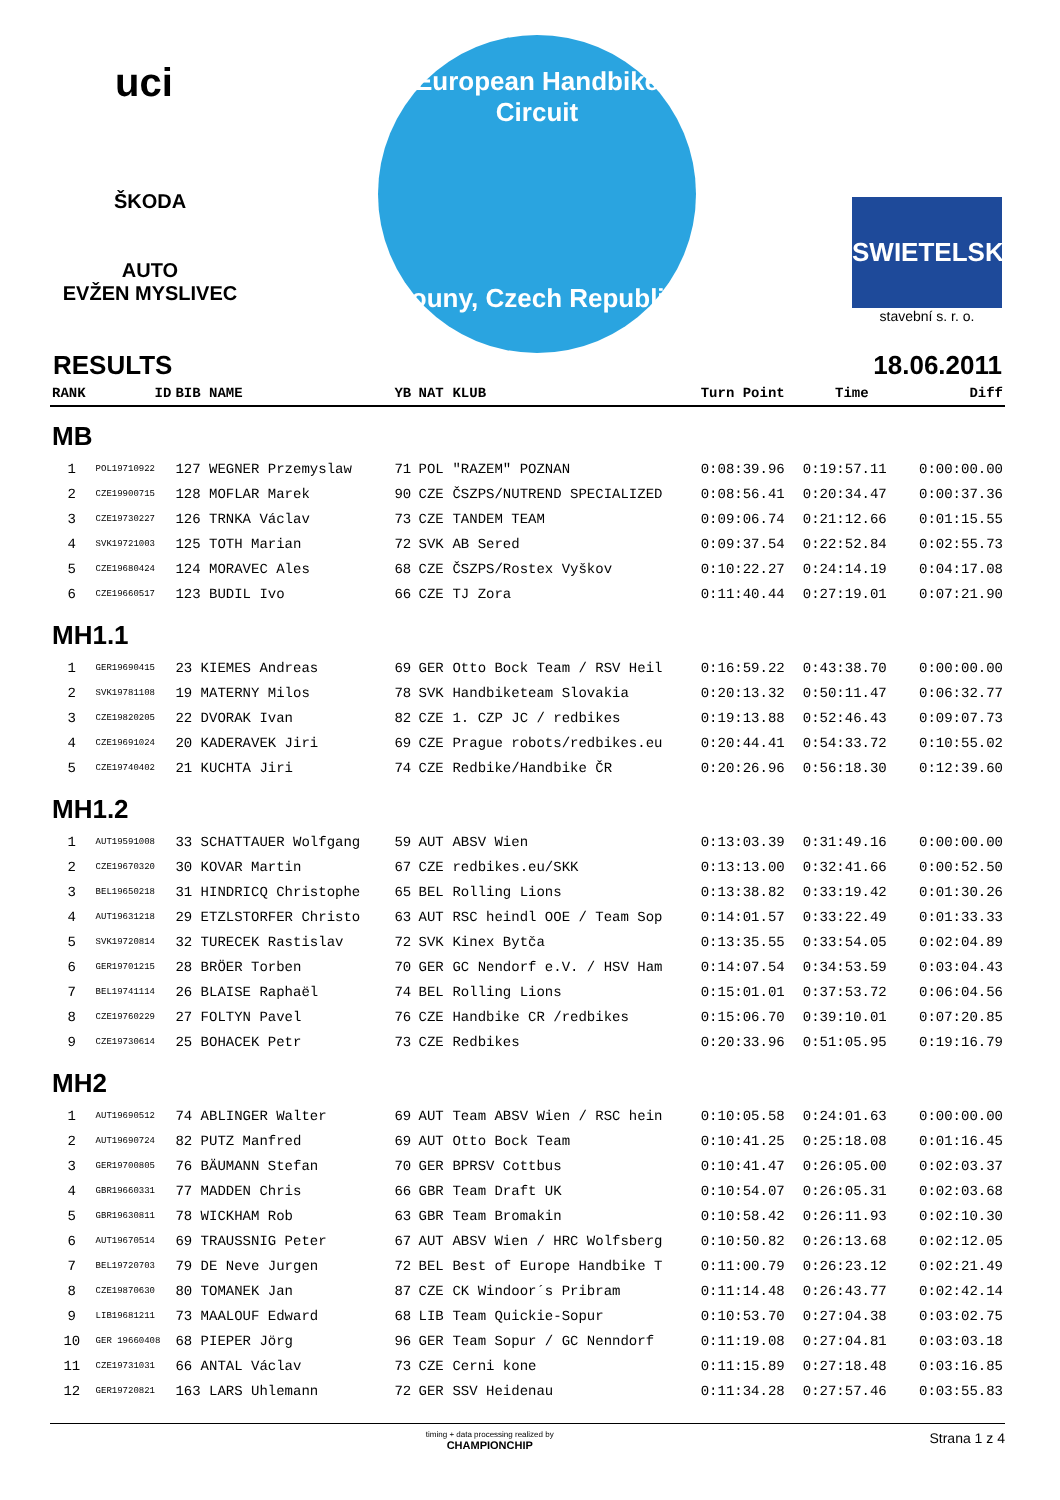uci
ŠKODA
AUTO
EVŽEN MYSLIVEC
European Handbike Circuit
Louny, Czech Republic
SWIETELSKY
stavební s. r. o.
RESULTS 18.06.2011
| RANK | ID | BIB NAME | YB | NAT | KLUB | Turn Point | Time | Diff |
| --- | --- | --- | --- | --- | --- | --- | --- | --- |
| MB | | | | | | | | |
| 1 | POL19710922 | 127 WEGNER Przemyslaw | 71 | POL | "RAZEM" POZNAN | 0:08:39.96 | 0:19:57.11 | 0:00:00.00 |
| 2 | CZE19900715 | 128 MOFLAR Marek | 90 | CZE | ČSZPS/NUTREND SPECIALIZED | 0:08:56.41 | 0:20:34.47 | 0:00:37.36 |
| 3 | CZE19730227 | 126 TRNKA Václav | 73 | CZE | TANDEM TEAM | 0:09:06.74 | 0:21:12.66 | 0:01:15.55 |
| 4 | SVK19721003 | 125 TOTH Marian | 72 | SVK | AB Sered | 0:09:37.54 | 0:22:52.84 | 0:02:55.73 |
| 5 | CZE19680424 | 124 MORAVEC Ales | 68 | CZE | ČSZPS/Rostex Vyškov | 0:10:22.27 | 0:24:14.19 | 0:04:17.08 |
| 6 | CZE19660517 | 123 BUDIL Ivo | 66 | CZE | TJ Zora | 0:11:40.44 | 0:27:19.01 | 0:07:21.90 |
| MH1.1 | | | | | | | | |
| 1 | GER19690415 | 23 KIEMES Andreas | 69 | GER | Otto Bock Team / RSV Heil | 0:16:59.22 | 0:43:38.70 | 0:00:00.00 |
| 2 | SVK19781108 | 19 MATERNY Milos | 78 | SVK | Handbiketeam Slovakia | 0:20:13.32 | 0:50:11.47 | 0:06:32.77 |
| 3 | CZE19820205 | 22 DVORAK Ivan | 82 | CZE | 1. CZP JC / redbikes | 0:19:13.88 | 0:52:46.43 | 0:09:07.73 |
| 4 | CZE19691024 | 20 KADERAVEK Jiri | 69 | CZE | Prague robots/redbikes.eu | 0:20:44.41 | 0:54:33.72 | 0:10:55.02 |
| 5 | CZE19740402 | 21 KUCHTA Jiri | 74 | CZE | Redbike/Handbike ČR | 0:20:26.96 | 0:56:18.30 | 0:12:39.60 |
| MH1.2 | | | | | | | | |
| 1 | AUT19591008 | 33 SCHATTAUER Wolfgang | 59 | AUT | ABSV Wien | 0:13:03.39 | 0:31:49.16 | 0:00:00.00 |
| 2 | CZE19670320 | 30 KOVAR Martin | 67 | CZE | redbikes.eu/SKK | 0:13:13.00 | 0:32:41.66 | 0:00:52.50 |
| 3 | BEL19650218 | 31 HINDRICQ Christophe | 65 | BEL | Rolling Lions | 0:13:38.82 | 0:33:19.42 | 0:01:30.26 |
| 4 | AUT19631218 | 29 ETZLSTORFER Christo | 63 | AUT | RSC heindl OOE / Team Sop | 0:14:01.57 | 0:33:22.49 | 0:01:33.33 |
| 5 | SVK19720814 | 32 TURECEK Rastislav | 72 | SVK | Kinex Bytča | 0:13:35.55 | 0:33:54.05 | 0:02:04.89 |
| 6 | GER19701215 | 28 BRÖER Torben | 70 | GER | GC Nendorf e.V. / HSV Ham | 0:14:07.54 | 0:34:53.59 | 0:03:04.43 |
| 7 | BEL19741114 | 26 BLAISE Raphaël | 74 | BEL | Rolling Lions | 0:15:01.01 | 0:37:53.72 | 0:06:04.56 |
| 8 | CZE19760229 | 27 FOLTYN Pavel | 76 | CZE | Handbike CR /redbikes | 0:15:06.70 | 0:39:10.01 | 0:07:20.85 |
| 9 | CZE19730614 | 25 BOHACEK Petr | 73 | CZE | Redbikes | 0:20:33.96 | 0:51:05.95 | 0:19:16.79 |
| MH2 | | | | | | | | |
| 1 | AUT19690512 | 74 ABLINGER Walter | 69 | AUT | Team ABSV Wien / RSC hein | 0:10:05.58 | 0:24:01.63 | 0:00:00.00 |
| 2 | AUT19690724 | 82 PUTZ Manfred | 69 | AUT | Otto Bock Team | 0:10:41.25 | 0:25:18.08 | 0:01:16.45 |
| 3 | GER19700805 | 76 BÄUMANN Stefan | 70 | GER | BPRSV Cottbus | 0:10:41.47 | 0:26:05.00 | 0:02:03.37 |
| 4 | GBR19660331 | 77 MADDEN Chris | 66 | GBR | Team Draft UK | 0:10:54.07 | 0:26:05.31 | 0:02:03.68 |
| 5 | GBR19630811 | 78 WICKHAM Rob | 63 | GBR | Team Bromakin | 0:10:58.42 | 0:26:11.93 | 0:02:10.30 |
| 6 | AUT19670514 | 69 TRAUSSNIG Peter | 67 | AUT | ABSV Wien / HRC Wolfsberg | 0:10:50.82 | 0:26:13.68 | 0:02:12.05 |
| 7 | BEL19720703 | 79 DE Neve Jurgen | 72 | BEL | Best of Europe Handbike T | 0:11:00.79 | 0:26:23.12 | 0:02:21.49 |
| 8 | CZE19870630 | 80 TOMANEK Jan | 87 | CZE | CK Windoor´s Pribram | 0:11:14.48 | 0:26:43.77 | 0:02:42.14 |
| 9 | LIB19681211 | 73 MAALOUF Edward | 68 | LIB | Team Quickie-Sopur | 0:10:53.70 | 0:27:04.38 | 0:03:02.75 |
| 10 | GER 19660408 | 68 PIEPER Jörg | 96 | GER | Team Sopur / GC Nenndorf | 0:11:19.08 | 0:27:04.81 | 0:03:03.18 |
| 11 | CZE19731031 | 66 ANTAL Václav | 73 | CZE | Cerni kone | 0:11:15.89 | 0:27:18.48 | 0:03:16.85 |
| 12 | GER19720821 | 163 LARS Uhlemann | 72 | GER | SSV Heidenau | 0:11:34.28 | 0:27:57.46 | 0:03:55.83 |
timing + data processing realized by
CHAMPIONCHIP Strana 1 z 4